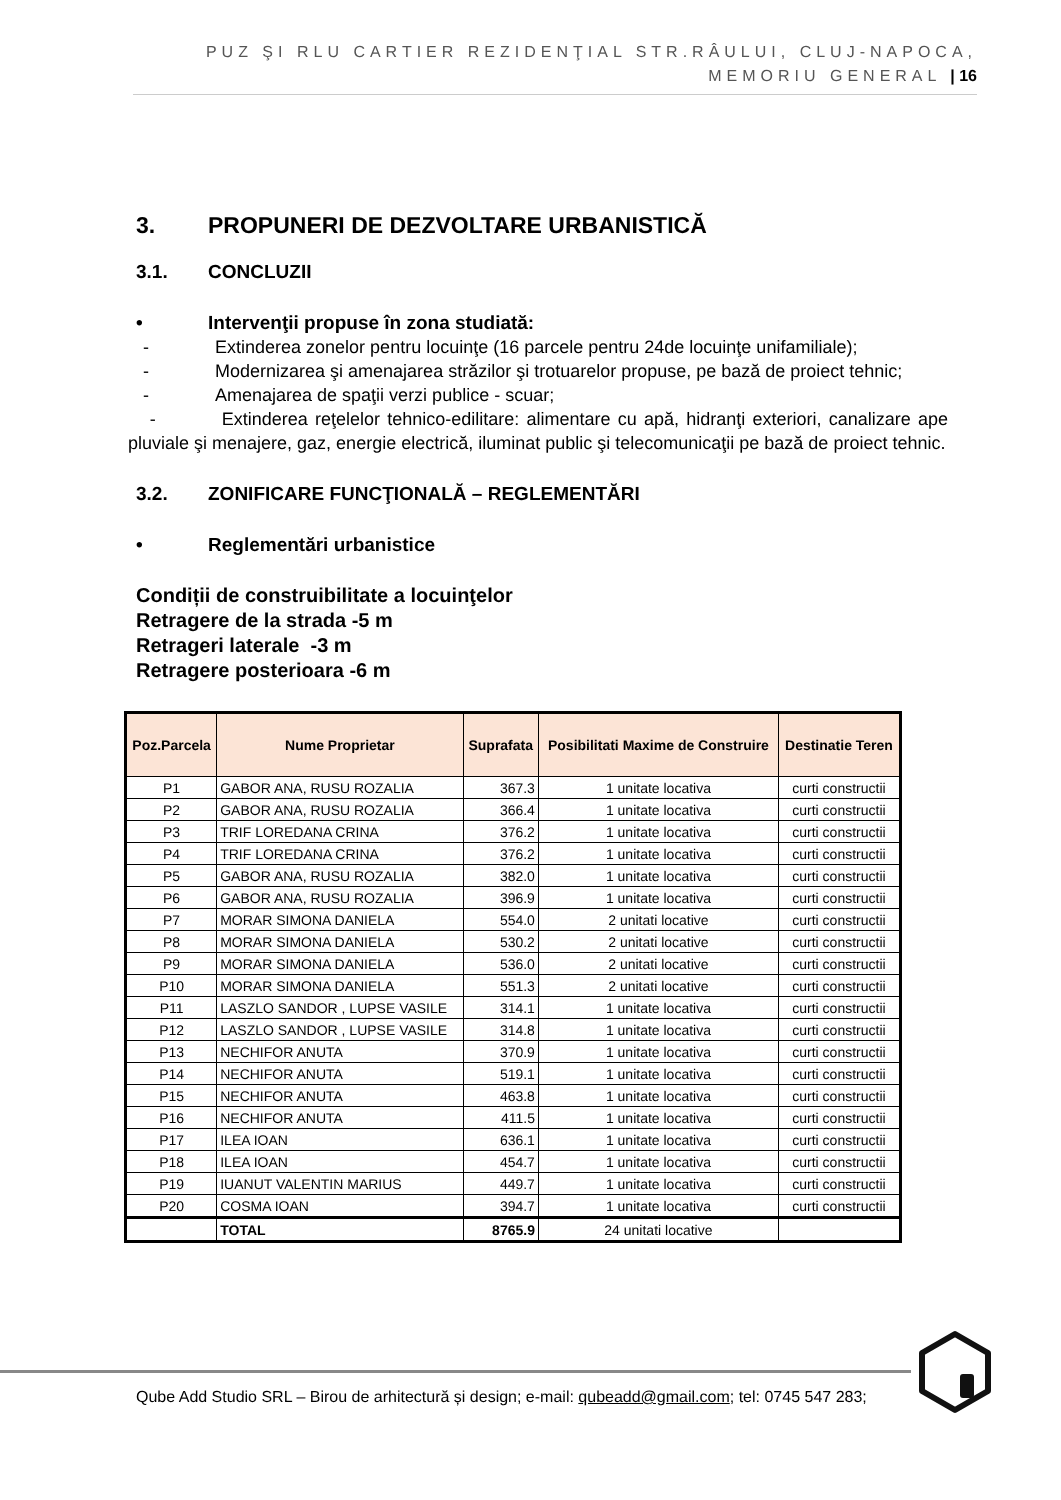PUZ ŞI RLU CARTIER REZIDENŢIAL STR.RÂULUI, CLUJ-NAPOCA, MEMORIU GENERAL | 16
3. PROPUNERI DE DEZVOLTARE URBANISTICĂ
3.1. CONCLUZII
• Intervenţii propuse în zona studiată:
- Extinderea zonelor pentru locuinţe (16 parcele pentru 24de locuinţe unifamiliale);
- Modernizarea şi amenajarea străzilor şi trotuarelor propuse, pe bază de proiect tehnic;
- Amenajarea de spaţii verzi publice - scuar;
- Extinderea reţelelor tehnico-edilitare: alimentare cu apă, hidranţi exteriori, canalizare ape pluviale şi menajere, gaz, energie electrică, iluminat public şi telecomunicaţii pe bază de proiect tehnic.
3.2. ZONIFICARE FUNCŢIONALĂ – REGLEMENTĂRI
• Reglementări urbanistice
Condiții de construibilitate a locuinţelor
Retragere de la strada -5 m
Retrageri laterale -3 m
Retragere posterioara -6 m
| Poz.Parcela | Nume Proprietar | Suprafata | Posibilitati Maxime de Construire | Destinatie Teren |
| --- | --- | --- | --- | --- |
| P1 | GABOR ANA, RUSU ROZALIA | 367.3 | 1 unitate locativa | curti constructii |
| P2 | GABOR ANA, RUSU ROZALIA | 366.4 | 1 unitate locativa | curti constructii |
| P3 | TRIF LOREDANA CRINA | 376.2 | 1 unitate locativa | curti constructii |
| P4 | TRIF LOREDANA CRINA | 376.2 | 1 unitate locativa | curti constructii |
| P5 | GABOR ANA, RUSU ROZALIA | 382.0 | 1 unitate locativa | curti constructii |
| P6 | GABOR ANA, RUSU ROZALIA | 396.9 | 1 unitate locativa | curti constructii |
| P7 | MORAR SIMONA DANIELA | 554.0 | 2 unitati locative | curti constructii |
| P8 | MORAR SIMONA DANIELA | 530.2 | 2 unitati locative | curti constructii |
| P9 | MORAR SIMONA DANIELA | 536.0 | 2 unitati locative | curti constructii |
| P10 | MORAR SIMONA DANIELA | 551.3 | 2 unitati locative | curti constructii |
| P11 | LASZLO SANDOR , LUPSE VASILE | 314.1 | 1 unitate locativa | curti constructii |
| P12 | LASZLO SANDOR , LUPSE VASILE | 314.8 | 1 unitate locativa | curti constructii |
| P13 | NECHIFOR ANUTA | 370.9 | 1 unitate locativa | curti constructii |
| P14 | NECHIFOR ANUTA | 519.1 | 1 unitate locativa | curti constructii |
| P15 | NECHIFOR ANUTA | 463.8 | 1 unitate locativa | curti constructii |
| P16 | NECHIFOR ANUTA | 411.5 | 1 unitate locativa | curti constructii |
| P17 | ILEA IOAN | 636.1 | 1 unitate locativa | curti constructii |
| P18 | ILEA IOAN | 454.7 | 1 unitate locativa | curti constructii |
| P19 | IUANUT VALENTIN MARIUS | 449.7 | 1 unitate locativa | curti constructii |
| P20 | COSMA IOAN | 394.7 | 1 unitate locativa | curti constructii |
| | TOTAL | 8765.9 | 24 unitati locative | |
Qube Add Studio SRL – Birou de arhitectură și design; e-mail: qubeadd@gmail.com; tel: 0745 547 283;